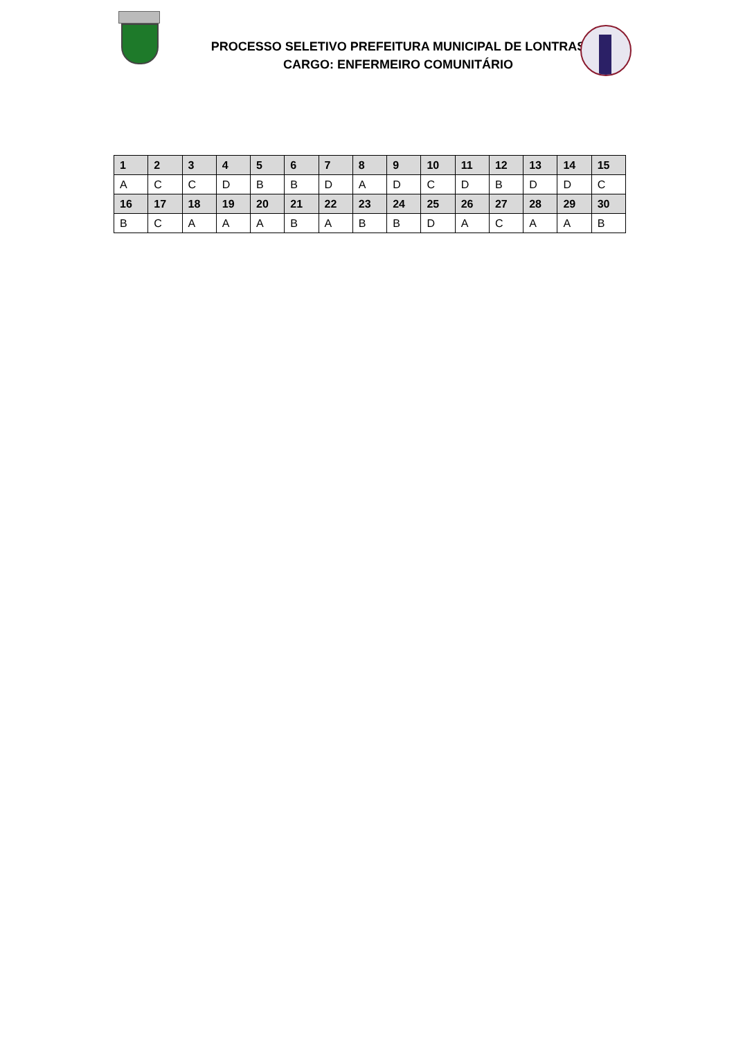PROCESSO SELETIVO PREFEITURA MUNICIPAL DE LONTRAS
CARGO: ENFERMEIRO COMUNITÁRIO
| 1 | 2 | 3 | 4 | 5 | 6 | 7 | 8 | 9 | 10 | 11 | 12 | 13 | 14 | 15 |
| --- | --- | --- | --- | --- | --- | --- | --- | --- | --- | --- | --- | --- | --- | --- |
| A | C | C | D | B | B | D | A | D | C | D | B | D | D | C |
| 16 | 17 | 18 | 19 | 20 | 21 | 22 | 23 | 24 | 25 | 26 | 27 | 28 | 29 | 30 |
| B | C | A | A | A | B | A | B | B | D | A | C | A | A | B |